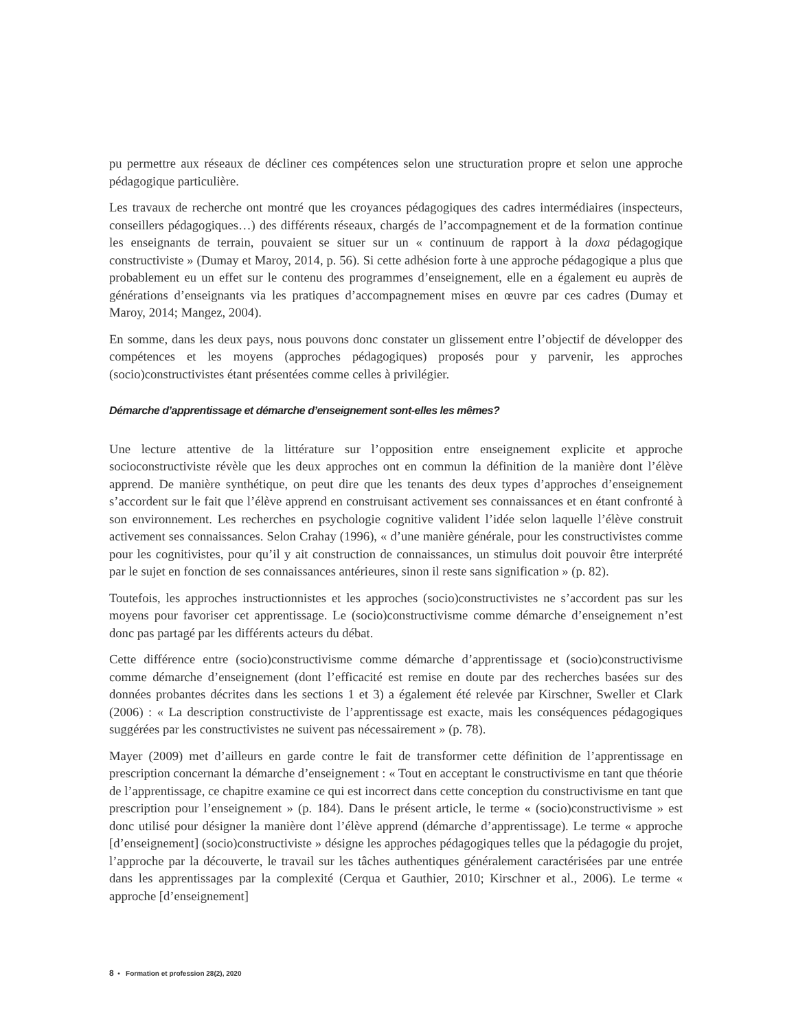pu permettre aux réseaux de décliner ces compétences selon une structuration propre et selon une approche pédagogique particulière.
Les travaux de recherche ont montré que les croyances pédagogiques des cadres intermédiaires (inspecteurs, conseillers pédagogiques…) des différents réseaux, chargés de l’accompagnement et de la formation continue les enseignants de terrain, pouvaient se situer sur un « continuum de rapport à la doxa pédagogique constructiviste » (Dumay et Maroy, 2014, p. 56). Si cette adhésion forte à une approche pédagogique a plus que probablement eu un effet sur le contenu des programmes d’enseignement, elle en a également eu auprès de générations d’enseignants via les pratiques d’accompagnement mises en œuvre par ces cadres (Dumay et Maroy, 2014; Mangez, 2004).
En somme, dans les deux pays, nous pouvons donc constater un glissement entre l’objectif de développer des compétences et les moyens (approches pédagogiques) proposés pour y parvenir, les approches (socio)constructivistes étant présentées comme celles à privilégier.
Démarche d’apprentissage et démarche d’enseignement sont-elles les mêmes?
Une lecture attentive de la littérature sur l’opposition entre enseignement explicite et approche socioconstructiviste révèle que les deux approches ont en commun la définition de la manière dont l’élève apprend. De manière synthétique, on peut dire que les tenants des deux types d’approches d’enseignement s’accordent sur le fait que l’élève apprend en construisant activement ses connaissances et en étant confronté à son environnement. Les recherches en psychologie cognitive valident l’idée selon laquelle l’élève construit activement ses connaissances. Selon Crahay (1996), « d’une manière générale, pour les constructivistes comme pour les cognitivistes, pour qu’il y ait construction de connaissances, un stimulus doit pouvoir être interprété par le sujet en fonction de ses connaissances antérieures, sinon il reste sans signification » (p. 82).
Toutefois, les approches instructionnistes et les approches (socio)constructivistes ne s’accordent pas sur les moyens pour favoriser cet apprentissage. Le (socio)constructivisme comme démarche d’enseignement n’est donc pas partagé par les différents acteurs du débat.
Cette différence entre (socio)constructivisme comme démarche d’apprentissage et (socio)constructivisme comme démarche d’enseignement (dont l’efficacité est remise en doute par des recherches basées sur des données probantes décrites dans les sections 1 et 3) a également été relevée par Kirschner, Sweller et Clark (2006) : « La description constructiviste de l’apprentissage est exacte, mais les conséquences pédagogiques suggérées par les constructivistes ne suivent pas nécessairement » (p. 78).
Mayer (2009) met d’ailleurs en garde contre le fait de transformer cette définition de l’apprentissage en prescription concernant la démarche d’enseignement : « Tout en acceptant le constructivisme en tant que théorie de l’apprentissage, ce chapitre examine ce qui est incorrect dans cette conception du constructivisme en tant que prescription pour l’enseignement » (p. 184). Dans le présent article, le terme « (socio)constructivisme » est donc utilisé pour désigner la manière dont l’élève apprend (démarche d’apprentissage). Le terme « approche [d’enseignement] (socio)constructiviste » désigne les approches pédagogiques telles que la pédagogie du projet, l’approche par la découverte, le travail sur les tâches authentiques généralement caractérisées par une entrée dans les apprentissages par la complexité (Cerqua et Gauthier, 2010; Kirschner et al., 2006). Le terme « approche [d’enseignement]
8 • Formation et profession 28(2), 2020